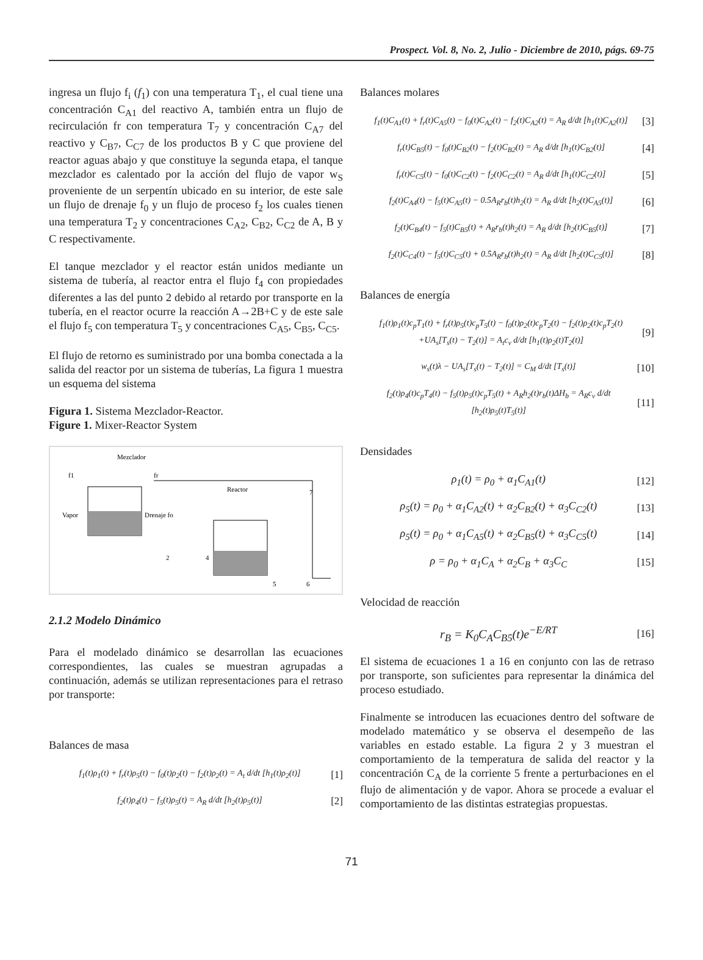Prospect. Vol. 8, No. 2, Julio - Diciembre de 2010, págs. 69-75
ingresa un flujo f<sub>i</sub> (f<sub>1</sub>) con una temperatura T<sub>1</sub>, el cual tiene una concentración C<sub>A1</sub> del reactivo A, también entra un flujo de recirculación fr con temperatura T<sub>7</sub> y concentración C<sub>A7</sub> del reactivo y C<sub>B7</sub>, C<sub>C7</sub> de los productos B y C que proviene del reactor aguas abajo y que constituye la segunda etapa, el tanque mezclador es calentado por la acción del flujo de vapor w<sub>S</sub> proveniente de un serpentín ubicado en su interior, de este sale un flujo de drenaje f<sub>0</sub> y un flujo de proceso f<sub>2</sub> los cuales tienen una temperatura T<sub>2</sub> y concentraciones C<sub>A2</sub>, C<sub>B2</sub>, C<sub>C2</sub> de A, B y C respectivamente.
El tanque mezclador y el reactor están unidos mediante un sistema de tubería, al reactor entra el flujo f<sub>4</sub> con propiedades diferentes a las del punto 2 debido al retardo por transporte en la tubería, en el reactor ocurre la reacción A→2B+C y de este sale el flujo f<sub>5</sub> con temperatura T<sub>5</sub> y concentraciones C<sub>A5</sub>, C<sub>B5</sub>, C<sub>C5</sub>.
El flujo de retorno es suministrado por una bomba conectada a la salida del reactor por un sistema de tuberías, La figura 1 muestra un esquema del sistema
Figura 1. Sistema Mezclador-Reactor.
Figure 1. Mixer-Reactor System
Mezclador
f1
fr
Vapor
Drenaje fo
Reactor
2
4
5
6
7
2.1.2 Modelo Dinámico
Para el modelado dinámico se desarrollan las ecuaciones correspondientes, las cuales se muestran agrupadas a continuación, además se utilizan representaciones para el retraso por transporte:
Balances de masa
f<sub>1</sub>(t)ρ<sub>1</sub>(t) + f<sub>r</sub>(t)ρ<sub>5</sub>(t) − f<sub>0</sub>(t)ρ<sub>2</sub>(t) − f<sub>2</sub>(t)ρ<sub>2</sub>(t) = A<sub>t</sub> d/dt [h<sub>1</sub>(t)ρ<sub>2</sub>(t)] [1]
f<sub>2</sub>(t)ρ<sub>4</sub>(t) − f<sub>5</sub>(t)ρ<sub>5</sub>(t) = A<sub>R</sub> d/dt [h<sub>2</sub>(t)ρ<sub>5</sub>(t)] [2]
Balances molares
f<sub>1</sub>(t)C<sub>A1</sub>(t) + f<sub>r</sub>(t)C<sub>A5</sub>(t) − f<sub>0</sub>(t)C<sub>A2</sub>(t) − f<sub>2</sub>(t)C<sub>A2</sub>(t) = A<sub>R</sub> d/dt [h<sub>1</sub>(t)C<sub>A2</sub>(t)] [3]
f<sub>r</sub>(t)C<sub>B5</sub>(t) − f<sub>0</sub>(t)C<sub>B2</sub>(t) − f<sub>2</sub>(t)C<sub>B2</sub>(t) = A<sub>R</sub> d/dt [h<sub>1</sub>(t)C<sub>B2</sub>(t)] [4]
f<sub>r</sub>(t)C<sub>C5</sub>(t) − f<sub>0</sub>(t)C<sub>C2</sub>(t) − f<sub>2</sub>(t)C<sub>C2</sub>(t) = A<sub>R</sub> d/dt [h<sub>1</sub>(t)C<sub>C2</sub>(t)] [5]
f<sub>2</sub>(t)C<sub>A4</sub>(t) − f<sub>5</sub>(t)C<sub>A5</sub>(t) − 0.5A<sub>R</sub>r<sub>b</sub>(t)h<sub>2</sub>(t) = A<sub>R</sub> d/dt [h<sub>2</sub>(t)C<sub>A5</sub>(t)] [6]
f<sub>2</sub>(t)C<sub>B4</sub>(t) − f<sub>5</sub>(t)C<sub>B5</sub>(t) + A<sub>R</sub>r<sub>b</sub>(t)h<sub>2</sub>(t) = A<sub>R</sub> d/dt [h<sub>2</sub>(t)C<sub>B5</sub>(t)] [7]
f<sub>2</sub>(t)C<sub>C4</sub>(t) − f<sub>5</sub>(t)C<sub>C5</sub>(t) + 0.5A<sub>R</sub>r<sub>b</sub>(t)h<sub>2</sub>(t) = A<sub>R</sub> d/dt [h<sub>2</sub>(t)C<sub>C5</sub>(t)] [8]
Balances de energía
f<sub>1</sub>(t)ρ<sub>1</sub>(t)c<sub>p</sub>T<sub>1</sub>(t) + f<sub>r</sub>(t)ρ<sub>5</sub>(t)c<sub>p</sub>T<sub>5</sub>(t) − f<sub>0</sub>(t)ρ<sub>2</sub>(t)c<sub>p</sub>T<sub>2</sub>(t) − f<sub>2</sub>(t)ρ<sub>2</sub>(t)c<sub>p</sub>T<sub>2</sub>(t)
+UA<sub>s</sub>[T<sub>s</sub>(t) − T<sub>2</sub>(t)] = A<sub>t</sub>c<sub>v</sub> d/dt [h<sub>1</sub>(t)ρ<sub>2</sub>(t)T<sub>2</sub>(t)] [9]
w<sub>s</sub>(t)λ − UA<sub>s</sub>[T<sub>s</sub>(t) − T<sub>2</sub>(t)] = C<sub>M</sub> d/dt [T<sub>s</sub>(t)] [10]
f<sub>2</sub>(t)ρ<sub>4</sub>(t)c<sub>p</sub>T<sub>4</sub>(t) − f<sub>5</sub>(t)ρ<sub>5</sub>(t)c<sub>p</sub>T<sub>5</sub>(t) + A<sub>R</sub>h<sub>2</sub>(t)r<sub>b</sub>(t)ΔH<sub>b</sub> = A<sub>R</sub>c<sub>v</sub> d/dt [h<sub>2</sub>(t)ρ<sub>5</sub>(t)T<sub>5</sub>(t)] [11]
Densidades
ρ<sub>1</sub>(t) = ρ<sub>0</sub> + α<sub>1</sub>C<sub>A1</sub>(t) [12]
ρ<sub>5</sub>(t) = ρ<sub>0</sub> + α<sub>1</sub>C<sub>A2</sub>(t) + α<sub>2</sub>C<sub>B2</sub>(t) + α<sub>3</sub>C<sub>C2</sub>(t) [13]
ρ<sub>5</sub>(t) = ρ<sub>0</sub> + α<sub>1</sub>C<sub>A5</sub>(t) + α<sub>2</sub>C<sub>B5</sub>(t) + α<sub>3</sub>C<sub>C5</sub>(t) [14]
ρ = ρ<sub>0</sub> + α<sub>1</sub>C<sub>A</sub> + α<sub>2</sub>C<sub>B</sub> + α<sub>3</sub>C<sub>C</sub> [15]
Velocidad de reacción
r<sub>B</sub> = K<sub>0</sub>C<sub>A</sub>C<sub>B5</sub>(t)e<sup>−E/RT</sup> [16]
El sistema de ecuaciones 1 a 16 en conjunto con las de retraso por transporte, son suficientes para representar la dinámica del proceso estudiado.
Finalmente se introducen las ecuaciones dentro del software de modelado matemático y se observa el desempeño de las variables en estado estable. La figura 2 y 3 muestran el comportamiento de la temperatura de salida del reactor y la concentración C<sub>A</sub> de la corriente 5 frente a perturbaciones en el flujo de alimentación y de vapor. Ahora se procede a evaluar el comportamiento de las distintas estrategias propuestas.
71